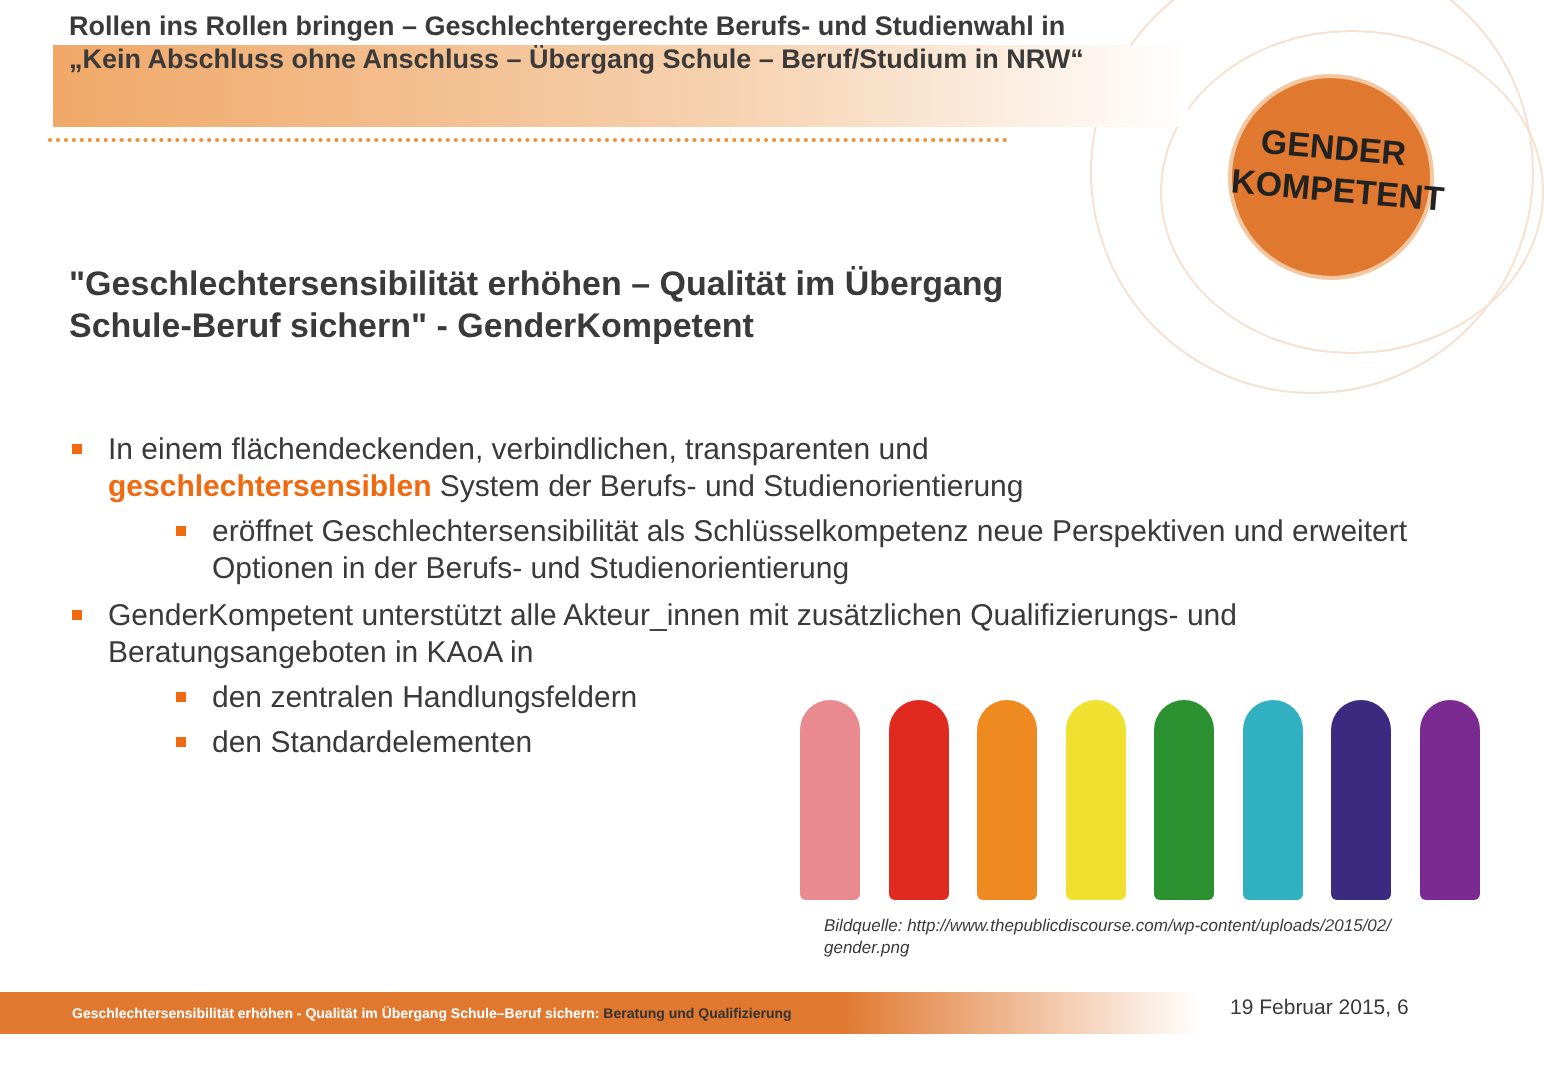Rollen ins Rollen bringen – Geschlechtergerechte Berufs- und Studienwahl in
„Kein Abschluss ohne Anschluss – Übergang Schule – Beruf/Studium in NRW“
GENDER
KOMPETENT
"Geschlechtersensibilität erhöhen – Qualität im Übergang
Schule-Beruf sichern" - GenderKompetent
In einem flächendeckenden, verbindlichen, transparenten und
geschlechtersensiblen System der Berufs- und Studienorientierung
eröffnet Geschlechtersensibilität als Schlüsselkompetenz neue Perspektiven und erweitert Optionen in der Berufs- und Studienorientierung
GenderKompetent unterstützt alle Akteur_innen mit zusätzlichen Qualifizierungs- und Beratungsangeboten in KAoA in
den zentralen Handlungsfeldern
den Standardelementen
Bildquelle: http://www.thepublicdiscourse.com/wp-content/uploads/2015/02/
gender.png
Geschlechtersensibilität erhöhen - Qualität im Übergang Schule–Beruf sichern: Beratung und Qualifizierung 19 Februar 2015, 6